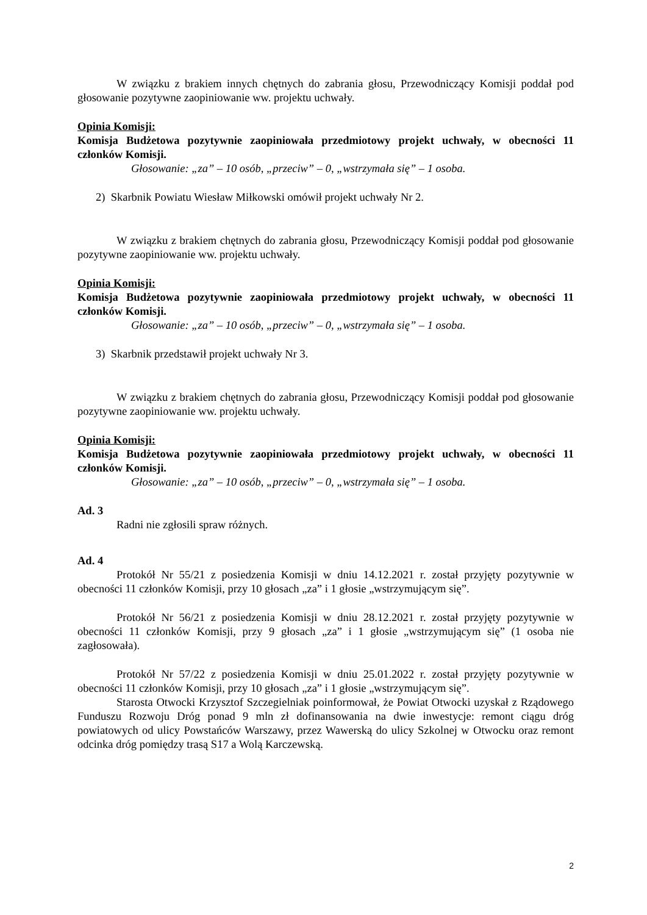W związku z brakiem innych chętnych do zabrania głosu, Przewodniczący Komisji poddał pod głosowanie pozytywne zaopiniowanie ww. projektu uchwały.
Opinia Komisji:
Komisja Budżetowa pozytywnie zaopiniowała przedmiotowy projekt uchwały, w obecności 11 członków Komisji.
Głosowanie: „za” – 10 osób, „przeciw” – 0, „wstrzymała się” – 1 osoba.
2) Skarbnik Powiatu Wiesław Miłkowski omówił projekt uchwały Nr 2.
W związku z brakiem chętnych do zabrania głosu, Przewodniczący Komisji poddał pod głosowanie pozytywne zaopiniowanie ww. projektu uchwały.
Opinia Komisji:
Komisja Budżetowa pozytywnie zaopiniowała przedmiotowy projekt uchwały, w obecności 11 członków Komisji.
Głosowanie: „za” – 10 osób, „przeciw” – 0, „wstrzymała się” – 1 osoba.
3) Skarbnik przedstawił projekt uchwały Nr 3.
W związku z brakiem chętnych do zabrania głosu, Przewodniczący Komisji poddał pod głosowanie pozytywne zaopiniowanie ww. projektu uchwały.
Opinia Komisji:
Komisja Budżetowa pozytywnie zaopiniowała przedmiotowy projekt uchwały, w obecności 11 członków Komisji.
Głosowanie: „za” – 10 osób, „przeciw” – 0, „wstrzymała się” – 1 osoba.
Ad. 3
Radni nie zgłosili spraw różnych.
Ad. 4
Protokół Nr 55/21 z posiedzenia Komisji w dniu 14.12.2021 r. został przyjęty pozytywnie w obecności 11 członków Komisji, przy 10 głosach „za” i 1 głosie „wstrzymującym się”.
Protokół Nr 56/21 z posiedzenia Komisji w dniu 28.12.2021 r. został przyjęty pozytywnie w obecności 11 członków Komisji, przy 9 głosach „za” i 1 głosie „wstrzymującym się” (1 osoba nie zagłosowała).
Protokół Nr 57/22 z posiedzenia Komisji w dniu 25.01.2022 r. został przyjęty pozytywnie w obecności 11 członków Komisji, przy 10 głosach „za” i 1 głosie „wstrzymującym się”.
Starosta Otwocki Krzysztof Szczegielniak poinformował, że Powiat Otwocki uzyskał z Rządowego Funduszu Rozwoju Dróg ponad 9 mln zł dofinansowania na dwie inwestycje: remont ciągu dróg powiatowych od ulicy Powstańców Warszawy, przez Wawerską do ulicy Szkolnej w Otwocku oraz remont odcinka dróg pomiędzy trasą S17 a Wolą Karczewską.
2